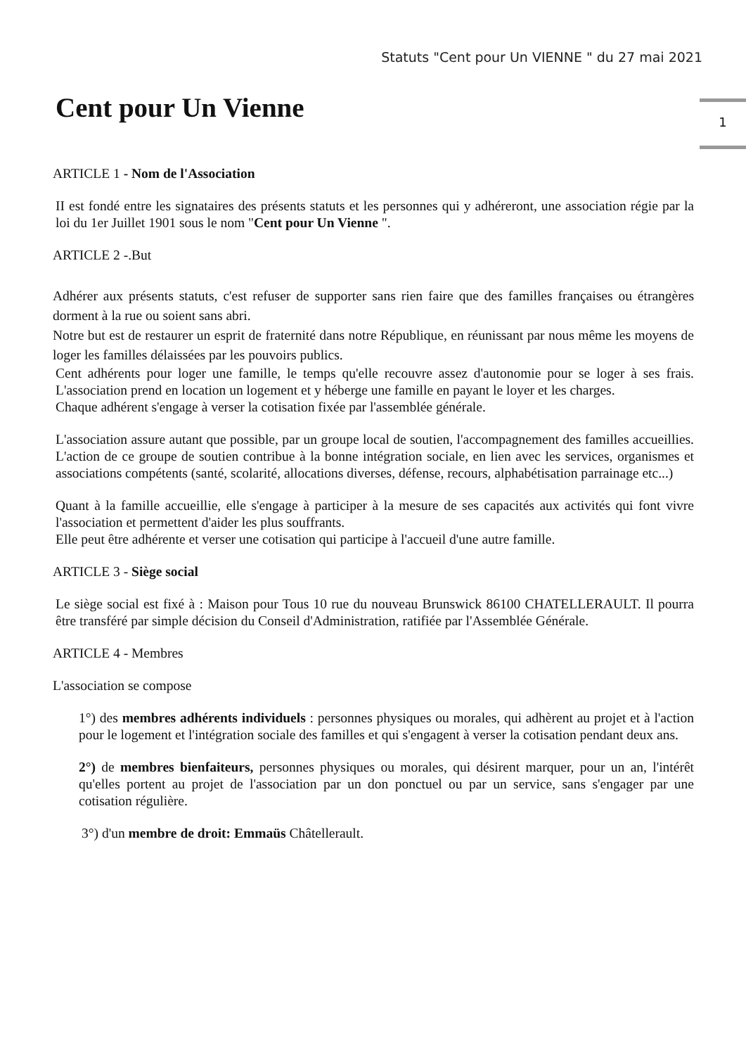Statuts "Cent pour Un VIENNE " du 27 mai 2021
1
Cent pour Un Vienne
ARTICLE 1 - Nom de l'Association
II est fondé entre les signataires des présents statuts et les personnes qui y adhéreront, une association régie par la loi du 1er Juillet 1901 sous le nom "Cent pour Un Vienne ".
ARTICLE 2 -.But
Adhérer aux présents statuts, c'est refuser de supporter sans rien faire que des familles françaises ou étrangères dorment à la rue ou soient sans abri.
Notre but est de restaurer un esprit de fraternité dans notre République, en réunissant par nous même les moyens de loger les familles délaissées par les pouvoirs publics.
Cent adhérents pour loger une famille, le temps qu'elle recouvre assez d'autonomie pour se loger à ses frais. L'association prend en location un logement et y héberge une famille en payant le loyer et les charges.
Chaque adhérent s'engage à verser la cotisation fixée par l'assemblée générale.
L'association assure autant que possible, par un groupe local de soutien, l'accompagnement des familles accueillies. L'action de ce groupe de soutien contribue à la bonne intégration sociale, en lien avec les services, organismes et associations compétents (santé, scolarité, allocations diverses, défense, recours, alphabétisation parrainage etc...)
Quant à la famille accueillie, elle s'engage à participer à la mesure de ses capacités aux activités qui font vivre l'association et permettent d'aider les plus souffrants.
Elle peut être adhérente et verser une cotisation qui participe à l'accueil d'une autre famille.
ARTICLE 3 - Siège social
Le siège social est fixé à : Maison pour Tous 10 rue du nouveau Brunswick 86100 CHATELLERAULT. Il pourra être transféré par simple décision du Conseil d'Administration, ratifiée par l'Assemblée Générale.
ARTICLE 4 - Membres
L'association se compose
1°) des membres adhérents individuels : personnes physiques ou morales, qui adhèrent au projet et à l'action pour le logement et l'intégration sociale des familles et qui s'engagent à verser la cotisation pendant deux ans.
2°) de membres bienfaiteurs, personnes physiques ou morales, qui désirent marquer, pour un an, l'intérêt qu'elles portent au projet de l'association par un don ponctuel ou par un service, sans s'engager par une cotisation régulière.
3°) d'un membre de droit: Emmaüs Châtellerault.